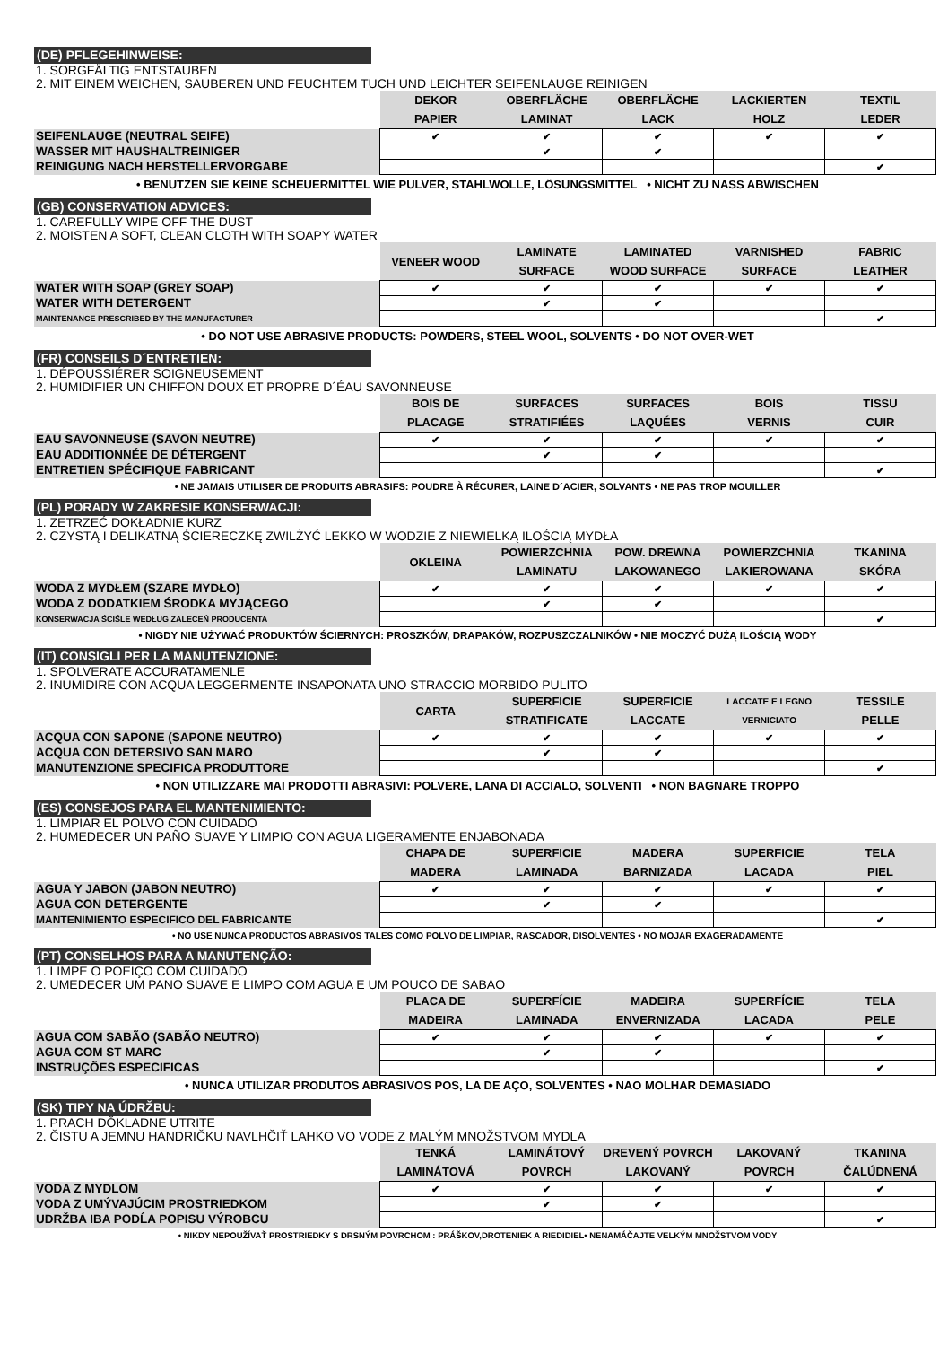(DE) PFLEGEHINWEISE:
1. SORGFÄLTIG ENTSTAUBEN
2. MIT EINEM WEICHEN, SAUBEREN UND FEUCHTEM TUCH UND LEICHTER SEIFENLAUGE REINIGEN
| | DEKOR PAPIER | OBERFLÄCHE LAMINAT | OBERFLÄCHE LACK | LACKIERTEN HOLZ | TEXTIL LEDER |
| --- | --- | --- | --- | --- | --- |
| SEIFENLAUGE (NEUTRAL SEIFE) | ✔ | ✔ | ✔ | ✔ | ✔ |
| WASSER MIT HAUSHALTREINIGER | | ✔ | ✔ | | |
| REINIGUNG NACH HERSTELLERVORGABE | | | | | ✔ |
• BENUTZEN SIE KEINE SCHEUERMITTEL WIE PULVER, STAHLWOLLE, LÖSUNGSMITTEL • NICHT ZU NASS ABWISCHEN
(GB) CONSERVATION ADVICES:
1. CAREFULLY WIPE OFF THE DUST
2. MOISTEN A SOFT, CLEAN CLOTH WITH SOAPY WATER
| | VENEER WOOD | LAMINATE SURFACE | LAMINATED WOOD SURFACE | VARNISHED SURFACE | FABRIC LEATHER |
| --- | --- | --- | --- | --- | --- |
| WATER WITH SOAP (GREY SOAP) | ✔ | ✔ | ✔ | ✔ | ✔ |
| WATER WITH DETERGENT | | ✔ | ✔ | | |
| MAINTENANCE PRESCRIBED BY THE MANUFACTURER | | | | | ✔ |
• DO NOT USE ABRASIVE PRODUCTS: POWDERS, STEEL WOOL, SOLVENTS • DO NOT OVER-WET
(FR) CONSEILS D´ENTRETIEN:
1. DÉPOUSSIÉRER SOIGNEUSEMENT
2. HUMIDIFIER UN CHIFFON DOUX ET PROPRE D´ÉAU SAVONNEUSE
| | BOIS DE PLACAGE | SURFACES STRATIFIÉES | SURFACES LAQUÉES | BOIS VERNIS | TISSU CUIR |
| --- | --- | --- | --- | --- | --- |
| EAU SAVONNEUSE (SAVON NEUTRE) | ✔ | ✔ | ✔ | ✔ | ✔ |
| EAU ADDITIONNÉE DE DÉTERGENT | | ✔ | ✔ | | |
| ENTRETIEN SPÉCIFIQUE FABRICANT | | | | | ✔ |
• NE JAMAIS UTILISER DE PRODUITS ABRASIFS: POUDRE À RÉCURER, LAINE D´ACIER, SOLVANTS • NE PAS TROP MOUILLER
(PL) PORADY W ZAKRESIE KONSERWACJI:
1. ZETRZEĆ DOKŁADNIE KURZ
2. CZYSTĄ I DELIKATNĄ ŚCIERECZKĘ ZWILŻYĆ LEKKO W WODZIE Z NIEWIELKĄ ILOŚCIĄ MYDŁA
| | OKLEINA | POWIERZCHNIA LAMINATU | POW. DREWNA LAKOWANEGO | POWIERZCHNIA LAKIEROWANA | TKANINA SKÓRA |
| --- | --- | --- | --- | --- | --- |
| WODA Z MYDŁEM (SZARE MYDŁO) | ✔ | ✔ | ✔ | ✔ | ✔ |
| WODA Z DODATKIEM ŚRODKA MYJĄCEGO | | ✔ | ✔ | | |
| KONSERWACJA ŚCIŚLE WEDŁUG ZALECEŃ PRODUCENTA | | | | | ✔ |
• NIGDY NIE UŻYWAĆ PRODUKTÓW ŚCIERNYCH: PROSZKÓW, DRAPAKÓW, ROZPUSZCZALNIKÓW • NIE MOCZYĆ DUŻĄ ILOŚCIĄ WODY
(IT) CONSIGLI PER LA MANUTENZIONE:
1. SPOLVERATE ACCURATAMENLE
2. INUMIDIRE CON ACQUA LEGGERMENTE INSAPONATA UNO STRACCIO MORBIDO PULITO
| | CARTA | SUPERFICIE STRATIFICATE | SUPERFICIE LACCATE | LACCATE E LEGNO VERNICIATO | TESSILE PELLE |
| --- | --- | --- | --- | --- | --- |
| ACQUA CON SAPONE (SAPONE NEUTRO) | ✔ | ✔ | ✔ | ✔ | ✔ |
| ACQUA CON DETERSIVO SAN MARO | | ✔ | ✔ | | |
| MANUTENZIONE SPECIFICA PRODUTTORE | | | | | ✔ |
• NON UTILIZZARE MAI PRODOTTI ABRASIVI: POLVERE, LANA DI ACCIALO, SOLVENTI • NON BAGNARE TROPPO
(ES) CONSEJOS PARA EL MANTENIMIENTO:
1. LIMPIAR EL POLVO CON CUIDADO
2. HUMEDECER UN PAÑO SUAVE Y LIMPIO CON AGUA LIGERAMENTE ENJABONADA
| | CHAPA DE MADERA | SUPERFICIE LAMINADA | MADERA BARNIZADA | SUPERFICIE LACADA | TELA PIEL |
| --- | --- | --- | --- | --- | --- |
| AGUA Y JABON (JABON NEUTRO) | ✔ | ✔ | ✔ | ✔ | ✔ |
| AGUA CON DETERGENTE | | ✔ | ✔ | | |
| MANTENIMIENTO ESPECIFICO DEL FABRICANTE | | | | | ✔ |
• NO USE NUNCA PRODUCTOS ABRASIVOS TALES COMO POLVO DE LIMPIAR, RASCADOR, DISOLVENTES • NO MOJAR EXAGERADAMENTE
(PT) CONSELHOS PARA A MANUTENÇÃO:
1. LIMPE O POEIÇO COM CUIDADO
2. UMEDECER UM PANO SUAVE E LIMPO COM AGUA E UM POUCO DE SABAO
| | PLACA DE MADEIRA | SUPERFÍCIE LAMINADA | MADEIRA ENVERNIZADA | SUPERFÍCIE LACADA | TELA PELE |
| --- | --- | --- | --- | --- | --- |
| AGUA COM SABÃO (SABÃO NEUTRO) | ✔ | ✔ | ✔ | ✔ | ✔ |
| AGUA COM ST MARC | | ✔ | ✔ | | |
| INSTRUÇÕES ESPECIFICAS | | | | | ✔ |
• NUNCA UTILIZAR PRODUTOS ABRASIVOS POS, LA DE AÇO, SOLVENTES • NAO MOLHAR DEMASIADO
(SK) TIPY NA ÚDRŽBU:
1. PRACH DŎKLADNE UTRITE
2. ČISTU A JEMNU HANDRIČKU NAVLHČIŤ LAHKO VO VODE Z MALÝM MNOŽSTVOM MYDLA
| | TENKÁ LAMINÁTOVÁ | LAMINÁTOVÝ POVRCH | DREVENÝ POVRCH LAKOVANÝ | LAKOVANÝ POVRCH | TKANINA ČALÚDNENÁ |
| --- | --- | --- | --- | --- | --- |
| VODA Z MYDLOM | ✔ | ✔ | ✔ | ✔ | ✔ |
| VODA Z UMÝVAJÚCIM PROSTRIEDKOM | | ✔ | ✔ | | |
| UDRŽBA IBA PODĹA POPISU VÝROBCU | | | | | ✔ |
• NIKDY NEPOUŽÍVAŤ PROSTRIEDKY S DRSNÝM POVRCHOM : PRÁŠKOV,DROTENIEK A RIEDIDIEL• NENAMÁČAJTE VELKÝM MNOŽSTVOM VODY